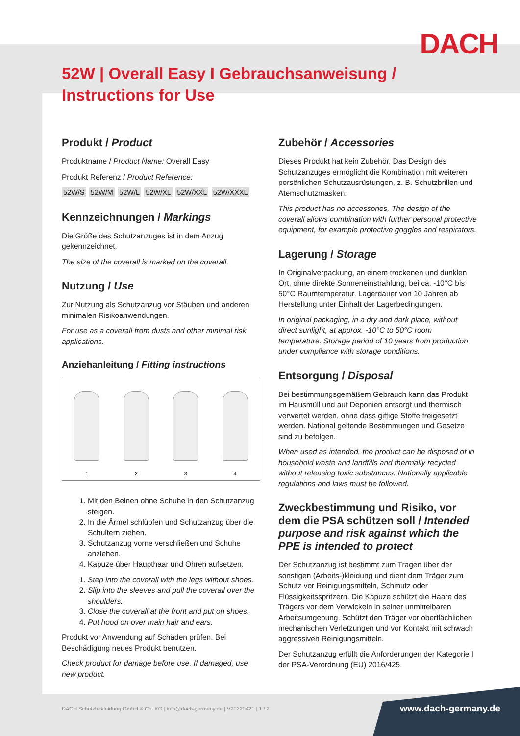DACH
52W | Overall Easy I Gebrauchsanweisung / Instructions for Use
Produkt / Product
Produktname / Product Name: Overall Easy
Produkt Referenz / Product Reference:
52W/S 52W/M 52W/L 52W/XL 52W/XXL 52W/XXXL
Kennzeichnungen / Markings
Die Größe des Schutzanzuges ist in dem Anzug gekennzeichnet.
The size of the coverall is marked on the coverall.
Nutzung / Use
Zur Nutzung als Schutzanzug vor Stäuben und anderen minimalen Risikoanwendungen.
For use as a coverall from dusts and other minimal risk applications.
Anziehanleitung / Fitting instructions
1
2
3
4
1. Mit den Beinen ohne Schuhe in den Schutzanzug steigen.
2. In die Ärmel schlüpfen und Schutzanzug über die Schultern ziehen.
3. Schutzanzug vorne verschließen und Schuhe anziehen.
4. Kapuze über Haupthaar und Ohren aufsetzen.
1. Step into the coverall with the legs without shoes.
2. Slip into the sleeves and pull the coverall over the shoulders.
3. Close the coverall at the front and put on shoes.
4. Put hood on over main hair and ears.
Produkt vor Anwendung auf Schäden prüfen. Bei Beschädigung neues Produkt benutzen.
Check product for damage before use. If damaged, use new product.
Zubehör / Accessories
Dieses Produkt hat kein Zubehör. Das Design des Schutzanzuges ermöglicht die Kombination mit weiteren persönlichen Schutzausrüstungen, z. B. Schutzbrillen und Atemschutzmasken.
This product has no accessories. The design of the coverall allows combination with further personal protective equipment, for example protective goggles and respirators.
Lagerung / Storage
In Originalverpackung, an einem trockenen und dunklen Ort, ohne direkte Sonneneinstrahlung, bei ca. -10°C bis 50°C Raumtemperatur. Lagerdauer von 10 Jahren ab Herstellung unter Einhalt der Lagerbedingungen.
In original packaging, in a dry and dark place, without direct sunlight, at approx. -10°C to 50°C room temperature. Storage period of 10 years from production under compliance with storage conditions.
Entsorgung / Disposal
Bei bestimmungsgemäßem Gebrauch kann das Produkt im Hausmüll und auf Deponien entsorgt und thermisch verwertet werden, ohne dass giftige Stoffe freigesetzt werden. National geltende Bestimmungen und Gesetze sind zu befolgen.
When used as intended, the product can be disposed of in household waste and landfills and thermally recycled without releasing toxic substances. Nationally applicable regulations and laws must be followed.
Zweckbestimmung und Risiko, vor dem die PSA schützen soll / Intended purpose and risk against which the PPE is intended to protect
Der Schutzanzug ist bestimmt zum Tragen über der sonstigen (Arbeits-)kleidung und dient dem Träger zum Schutz vor Reinigungsmitteln, Schmutz oder Flüssigkeitsspritzern. Die Kapuze schützt die Haare des Trägers vor dem Verwickeln in seiner unmittelbaren Arbeitsumgebung. Schützt den Träger vor oberflächlichen mechanischen Verletzungen und vor Kontakt mit schwach aggressiven Reinigungsmitteln.
Der Schutzanzug erfüllt die Anforderungen der Kategorie I der PSA-Verordnung (EU) 2016/425.
DACH Schutzbekleidung GmbH & Co. KG | info@dach-germany.de | V20220421 | 1 / 2
www.dach-germany.de